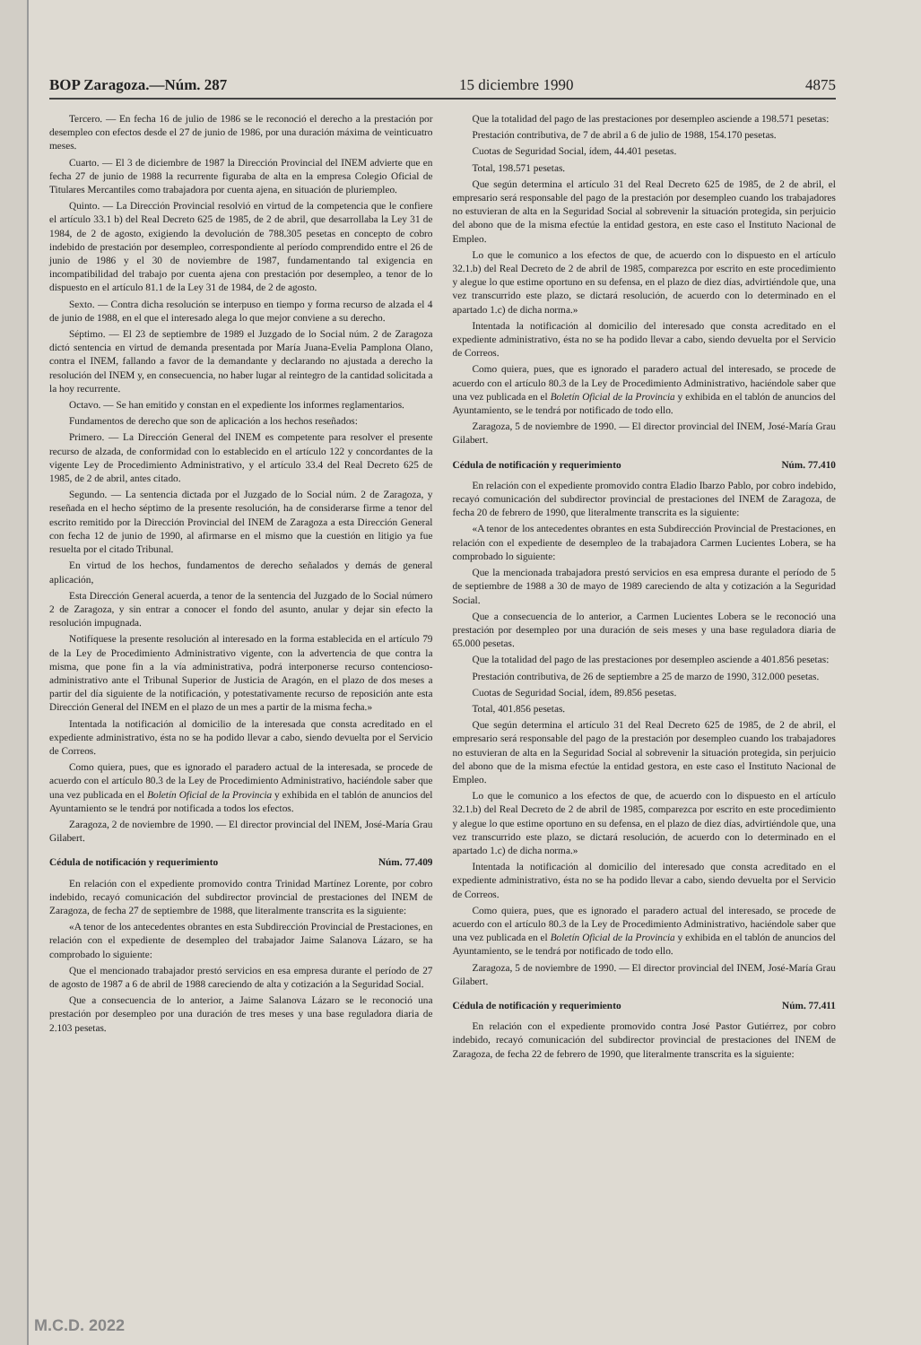BOP Zaragoza.—Núm. 287 15 diciembre 1990 4875
Tercero. — En fecha 16 de julio de 1986 se le reconoció el derecho a la prestación por desempleo con efectos desde el 27 de junio de 1986, por una duración máxima de veinticuatro meses.
Cuarto. — El 3 de diciembre de 1987 la Dirección Provincial del INEM advierte que en fecha 27 de junio de 1988 la recurrente figuraba de alta en la empresa Colegio Oficial de Titulares Mercantiles como trabajadora por cuenta ajena, en situación de pluriempleo.
Quinto. — La Dirección Provincial resolvió en virtud de la competencia que le confiere el artículo 33.1 b) del Real Decreto 625 de 1985, de 2 de abril, que desarrollaba la Ley 31 de 1984, de 2 de agosto, exigiendo la devolución de 788.305 pesetas en concepto de cobro indebido de prestación por desempleo, correspondiente al período comprendido entre el 26 de junio de 1986 y el 30 de noviembre de 1987, fundamentando tal exigencia en incompatibilidad del trabajo por cuenta ajena con prestación por desempleo, a tenor de lo dispuesto en el artículo 81.1 de la Ley 31 de 1984, de 2 de agosto.
Sexto. — Contra dicha resolución se interpuso en tiempo y forma recurso de alzada el 4 de junio de 1988, en el que el interesado alega lo que mejor conviene a su derecho.
Séptimo. — El 23 de septiembre de 1989 el Juzgado de lo Social núm. 2 de Zaragoza dictó sentencia en virtud de demanda presentada por María Juana-Evelia Pamplona Olano, contra el INEM, fallando a favor de la demandante y declarando no ajustada a derecho la resolución del INEM y, en consecuencia, no haber lugar al reintegro de la cantidad solicitada a la hoy recurrente.
Octavo. — Se han emitido y constan en el expediente los informes reglamentarios.
Fundamentos de derecho que son de aplicación a los hechos reseñados:
Primero. — La Dirección General del INEM es competente para resolver el presente recurso de alzada, de conformidad con lo establecido en el artículo 122 y concordantes de la vigente Ley de Procedimiento Administrativo, y el artículo 33.4 del Real Decreto 625 de 1985, de 2 de abril, antes citado.
Segundo. — La sentencia dictada por el Juzgado de lo Social núm. 2 de Zaragoza, y reseñada en el hecho séptimo de la presente resolución, ha de considerarse firme a tenor del escrito remitido por la Dirección Provincial del INEM de Zaragoza a esta Dirección General con fecha 12 de junio de 1990, al afirmarse en el mismo que la cuestión en litigio ya fue resuelta por el citado Tribunal.
En virtud de los hechos, fundamentos de derecho señalados y demás de general aplicación,
Esta Dirección General acuerda, a tenor de la sentencia del Juzgado de lo Social número 2 de Zaragoza, y sin entrar a conocer el fondo del asunto, anular y dejar sin efecto la resolución impugnada.
Notifíquese la presente resolución al interesado en la forma establecida en el artículo 79 de la Ley de Procedimiento Administrativo vigente, con la advertencia de que contra la misma, que pone fin a la vía administrativa, podrá interponerse recurso contencioso-administrativo ante el Tribunal Superior de Justicia de Aragón, en el plazo de dos meses a partir del día siguiente de la notificación, y potestativamente recurso de reposición ante esta Dirección General del INEM en el plazo de un mes a partir de la misma fecha.»
Intentada la notificación al domicilio de la interesada que consta acreditado en el expediente administrativo, ésta no se ha podido llevar a cabo, siendo devuelta por el Servicio de Correos.
Como quiera, pues, que es ignorado el paradero actual de la interesada, se procede de acuerdo con el artículo 80.3 de la Ley de Procedimiento Administrativo, haciéndole saber que una vez publicada en el Boletín Oficial de la Provincia y exhibida en el tablón de anuncios del Ayuntamiento se le tendrá por notificada a todos los efectos.
Zaragoza, 2 de noviembre de 1990. — El director provincial del INEM, José-María Grau Gilabert.
Cédula de notificación y requerimiento Núm. 77.409
En relación con el expediente promovido contra Trinidad Martínez Lorente, por cobro indebido, recayó comunicación del subdirector provincial de prestaciones del INEM de Zaragoza, de fecha 27 de septiembre de 1988, que literalmente transcrita es la siguiente:
«A tenor de los antecedentes obrantes en esta Subdirección Provincial de Prestaciones, en relación con el expediente de desempleo del trabajador Jaime Salanova Lázaro, se ha comprobado lo siguiente:
Que el mencionado trabajador prestó servicios en esa empresa durante el período de 27 de agosto de 1987 a 6 de abril de 1988 careciendo de alta y cotización a la Seguridad Social.
Que a consecuencia de lo anterior, a Jaime Salanova Lázaro se le reconoció una prestación por desempleo por una duración de tres meses y una base reguladora diaria de 2.103 pesetas.
Que la totalidad del pago de las prestaciones por desempleo asciende a 198.571 pesetas:
Prestación contributiva, de 7 de abril a 6 de julio de 1988, 154.170 pesetas.
Cuotas de Seguridad Social, ídem, 44.401 pesetas.
Total, 198.571 pesetas.
Que según determina el artículo 31 del Real Decreto 625 de 1985, de 2 de abril, el empresario será responsable del pago de la prestación por desempleo cuando los trabajadores no estuvieran de alta en la Seguridad Social al sobrevenir la situación protegida, sin perjuicio del abono que de la misma efectúe la entidad gestora, en este caso el Instituto Nacional de Empleo.
Lo que le comunico a los efectos de que, de acuerdo con lo dispuesto en el artículo 32.1.b) del Real Decreto de 2 de abril de 1985, comparezca por escrito en este procedimiento y alegue lo que estime oportuno en su defensa, en el plazo de diez días, advirtiéndole que, una vez transcurrido este plazo, se dictará resolución, de acuerdo con lo determinado en el apartado 1.c) de dicha norma.»
Intentada la notificación al domicilio del interesado que consta acreditado en el expediente administrativo, ésta no se ha podido llevar a cabo, siendo devuelta por el Servicio de Correos.
Como quiera, pues, que es ignorado el paradero actual del interesado, se procede de acuerdo con el artículo 80.3 de la Ley de Procedimiento Administrativo, haciéndole saber que una vez publicada en el Boletín Oficial de la Provincia y exhibida en el tablón de anuncios del Ayuntamiento, se le tendrá por notificado de todo ello.
Zaragoza, 5 de noviembre de 1990. — El director provincial del INEM, José-María Grau Gilabert.
Cédula de notificación y requerimiento Núm. 77.410
En relación con el expediente promovido contra Eladio Ibarzo Pablo, por cobro indebido, recayó comunicación del subdirector provincial de prestaciones del INEM de Zaragoza, de fecha 20 de febrero de 1990, que literalmente transcrita es la siguiente:
«A tenor de los antecedentes obrantes en esta Subdirección Provincial de Prestaciones, en relación con el expediente de desempleo de la trabajadora Carmen Lucientes Lobera, se ha comprobado lo siguiente:
Que la mencionada trabajadora prestó servicios en esa empresa durante el período de 5 de septiembre de 1988 a 30 de mayo de 1989 careciendo de alta y cotización a la Seguridad Social.
Que a consecuencia de lo anterior, a Carmen Lucientes Lobera se le reconoció una prestación por desempleo por una duración de seis meses y una base reguladora diaria de 65.000 pesetas.
Que la totalidad del pago de las prestaciones por desempleo asciende a 401.856 pesetas:
Prestación contributiva, de 26 de septiembre a 25 de marzo de 1990, 312.000 pesetas.
Cuotas de Seguridad Social, ídem, 89.856 pesetas.
Total, 401.856 pesetas.
Que según determina el artículo 31 del Real Decreto 625 de 1985, de 2 de abril, el empresario será responsable del pago de la prestación por desempleo cuando los trabajadores no estuvieran de alta en la Seguridad Social al sobrevenir la situación protegida, sin perjuicio del abono que de la misma efectúe la entidad gestora, en este caso el Instituto Nacional de Empleo.
Lo que le comunico a los efectos de que, de acuerdo con lo dispuesto en el artículo 32.1.b) del Real Decreto de 2 de abril de 1985, comparezca por escrito en este procedimiento y alegue lo que estime oportuno en su defensa, en el plazo de diez días, advirtiéndole que, una vez transcurrido este plazo, se dictará resolución, de acuerdo con lo determinado en el apartado 1.c) de dicha norma.»
Intentada la notificación al domicilio del interesado que consta acreditado en el expediente administrativo, ésta no se ha podido llevar a cabo, siendo devuelta por el Servicio de Correos.
Como quiera, pues, que es ignorado el paradero actual del interesado, se procede de acuerdo con el artículo 80.3 de la Ley de Procedimiento Administrativo, haciéndole saber que una vez publicada en el Boletín Oficial de la Provincia y exhibida en el tablón de anuncios del Ayuntamiento, se le tendrá por notificado de todo ello.
Zaragoza, 5 de noviembre de 1990. — El director provincial del INEM, José-María Grau Gilabert.
Cédula de notificación y requerimiento Núm. 77.411
En relación con el expediente promovido contra José Pastor Gutiérrez, por cobro indebido, recayó comunicación del subdirector provincial de prestaciones del INEM de Zaragoza, de fecha 22 de febrero de 1990, que literalmente transcrita es la siguiente:
M.C.D. 2022